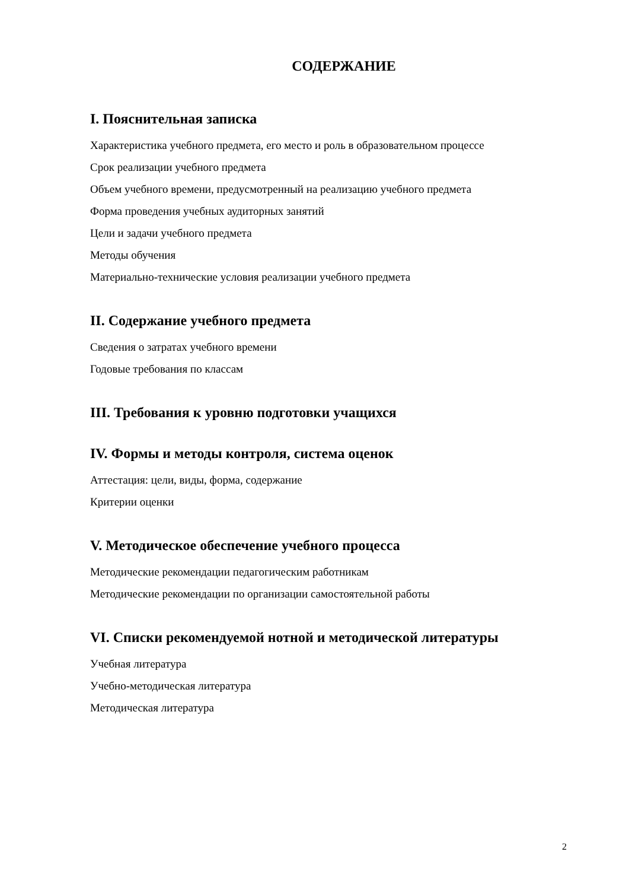СОДЕРЖАНИЕ
I. Пояснительная записка
Характеристика учебного предмета, его место и роль в образовательном процессе
Срок реализации учебного предмета
Объем учебного времени, предусмотренный на реализацию учебного предмета
Форма проведения учебных аудиторных занятий
Цели и задачи учебного предмета
Методы обучения
Материально-технические условия реализации учебного предмета
II. Содержание учебного предмета
Сведения о затратах учебного времени
Годовые требования по классам
III. Требования к уровню подготовки учащихся
IV. Формы и методы контроля, система оценок
Аттестация: цели, виды, форма, содержание
Критерии оценки
V. Методическое обеспечение учебного процесса
Методические рекомендации педагогическим работникам
Методические рекомендации по организации самостоятельной работы
VI. Списки рекомендуемой нотной и методической литературы
Учебная литература
Учебно-методическая литература
Методическая литература
2